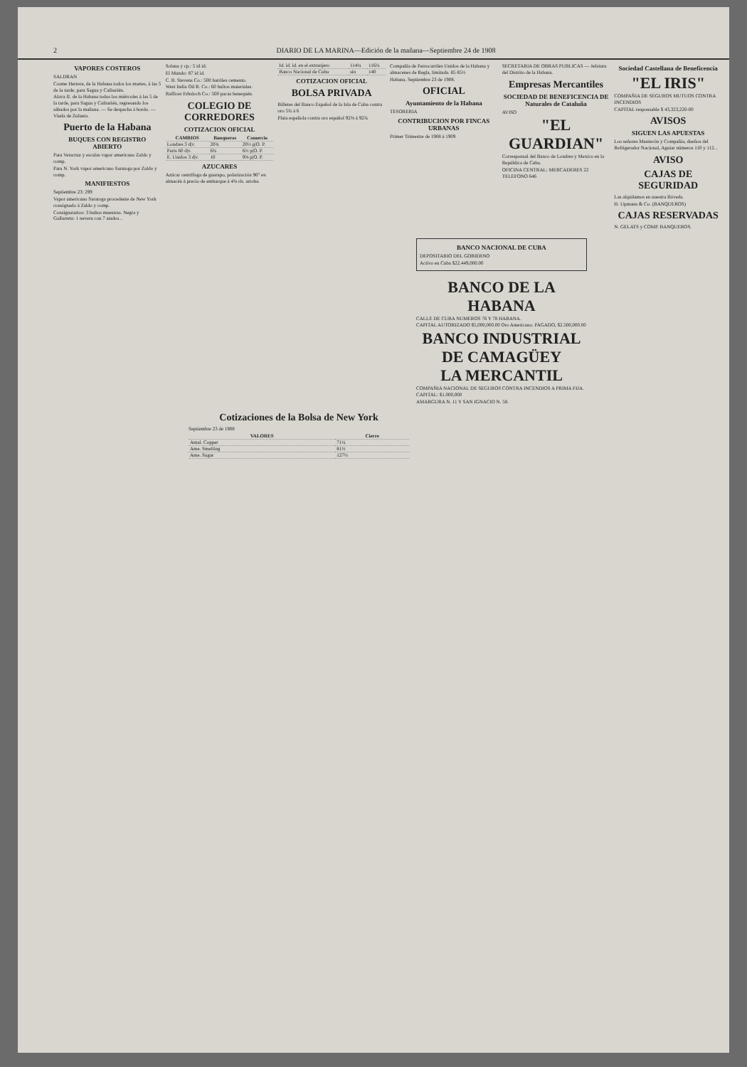2 DIARIO DE LA MARINA—Edición de la mañana—Septiembre 24 de 1908
VAPORES COSTEROS
SALDRAN
Cosme Herrera, de la Habana todos los martes, á las 5 de la tarde, para Sagua y Caibarién.
Alava II. de la Habana todos los miércoles á las 5 de la tarde, para Sagua y Caibarién, regresando los sábados por la mañana. — Se despacha á bordo. — Viuda de Zulueta.
Puerto de la Habana
BUQUES CON REGISTRO ABIERTO
Para Veracruz y escalas vapor americano Zaldo y comp.
Para N. York vapor americano Saratoga por Zaldo y comp.
MANIFIESTOS
Septiembre 23: 299
Vapor americano Saratoga procedente de New York consignado á Zaldo y comp.
Consignatarios: 3 bultos muestras. Negra y Gallarreta: 1 nevera con 7 atados...
Solana y cp.: 5 id id.
El Mundo: 87 id id.
C. B. Stevens Co.: 500 barriles cemento.
West India Oil R. Co.: 60 bultos materiales.
Rafficer Erbsloch Co.: 500 pacas henequén.
COLEGIO DE CORREDORES
COTIZACION OFICIAL
| CAMBIOS | Banqueros | Comercio |
| --- | --- | --- |
| Londres 3 d/v. | 20¾ | 20½ p/O. P. |
| Paris 60 d/v. | 6¾ | 6½ p/O. P. |
| E. Unidos 3 d/v. | 10 | 9⅝ p/O. P. |
AZUCARES
Azúcar centrífuga de guarapo, polarización 96° en almacén á precio de embarque á 4⅜ rls. arroba.
| Id. id. id. en el extranjero | 114¼ | 116¼ |
| Banco Nacional de Cuba | sin | 140 |
COTIZACION OFICIAL
BOLSA PRIVADA
Billetes del Banco Español de la Isla de Cuba contra oro 5¾ á 6
Plata española contra oro español 92⅝ á 92¾
Compañía de Ferrocarriles Unidos de la Habana y almacenes de Regla, limitada. 85 85½
Habana, Septiembre 23 de 1908.
OFICIAL
Ayuntamiento de la Habana
TESORERIA
CONTRIBUCION POR FINCAS URBANAS
Primer Trimestre de 1908 á 1909
SECRETARIA DE OBRAS PUBLICAS — Jefatura del Distrito de la Habana.
Empresas Mercantiles
SOCIEDAD DE BENEFICENCIA DE Naturales de Cataluña
AVISO
"EL GUARDIAN"
Corresponsal del Banco de Londres y Mexico en la República de Cuba.
OFICINA CENTRAL: MERCADERES 22 TELEFONO 646
Sociedad Castellana de Beneficencia
"EL IRIS"
COMPAÑIA DE SEGUROS MUTUOS CONTRA INCENDIOS
CAPITAL responsable $ 43,323,220-00
AVISOS
SIGUEN LAS APUESTAS
Los señores Mantecón y Compañía, dueños del Refrigerador Nacional, Aguiar números 110 y 112...
AVISO
CAJAS DE SEGURIDAD
Las alquilamos en nuestra Bóveda.
H. Upmann & Co. (BANQUEROS)
CAJAS RESERVADAS
N. GELATS y COMP. BANQUEROS.
BANCO NACIONAL DE CUBA
DEPOSITARIO DEL GOBIERNO
Activo en Cuba $22.449,000.00
BANCO DE LA HABANA
CALLE DE CUBA NUMEROS 76 Y 78 HABANA.
CAPITAL AUTORIZADO $5,000,000.00 Oro Americano. PAGADO, $2.500,000.00
BANCO INDUSTRIAL DE CAMAGÜEY
LA MERCANTIL
COMPAÑIA NACIONAL DE SEGUROS CONTRA INCENDIOS A PRIMA FIJA. CAPITAL: $1.000,000
AMARGURA N. 11 Y SAN IGNACIO N. 58.
Cotizaciones de la Bolsa de New York
Septiembre 23 de 1908
| VALORES | Cierre |
| --- | --- |
| Amal. Copper | 71¼ |
| Ame. Smelting | 81½ |
| Ame. Sugar | 127½ |